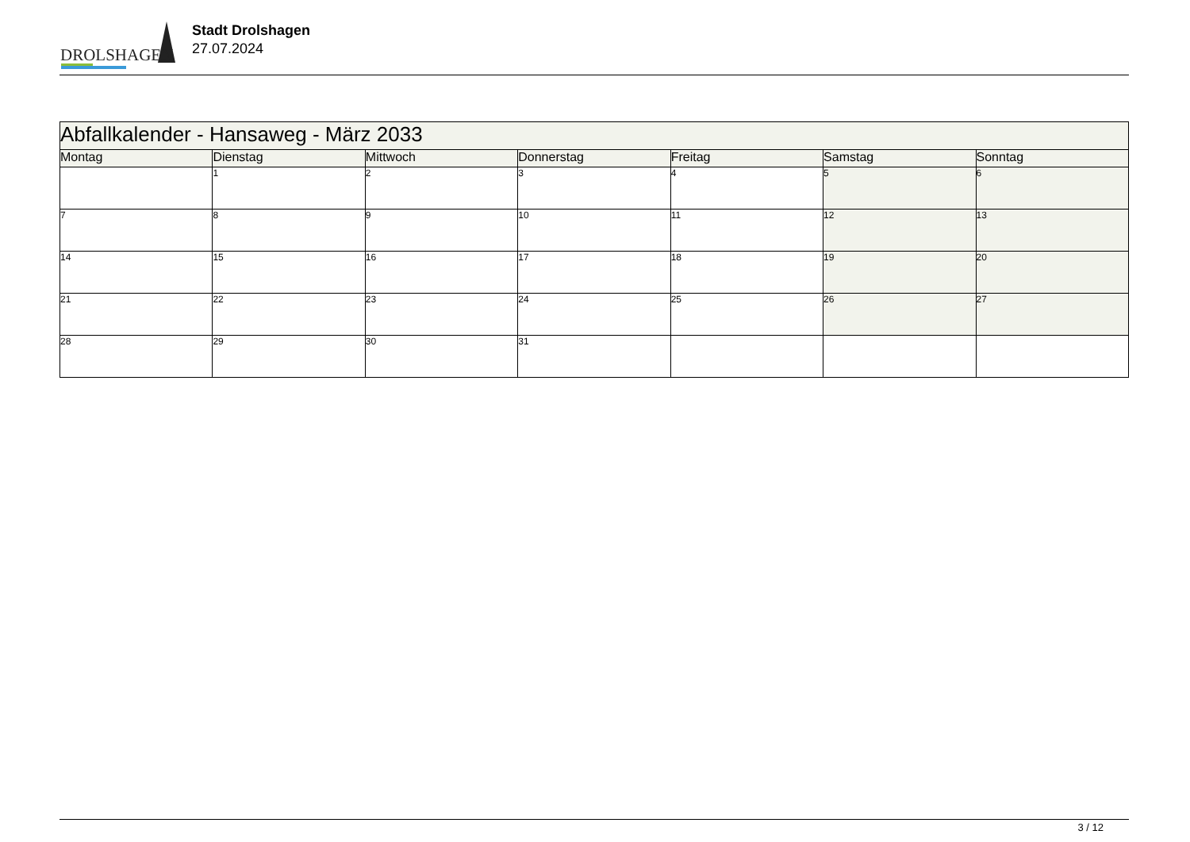DROLSHAGEN
Stadt Drolshagen
27.07.2024
| Abfallkalender - Hansaweg - März 2033 | | | | | | |
| --- | --- | --- | --- | --- | --- | --- |
| Montag | Dienstag | Mittwoch | Donnerstag | Freitag | Samstag | Sonntag |
| | 1 | 2 | 3 | 4 | 5 | 6 |
| 7 | 8 | 9 | 10 | 11 | 12 | 13 |
| 14 | 15 | 16 | 17 | 18 | 19 | 20 |
| 21 | 22 | 23 | 24 | 25 | 26 | 27 |
| 28 | 29 | 30 | 31 | | | |
3 / 12